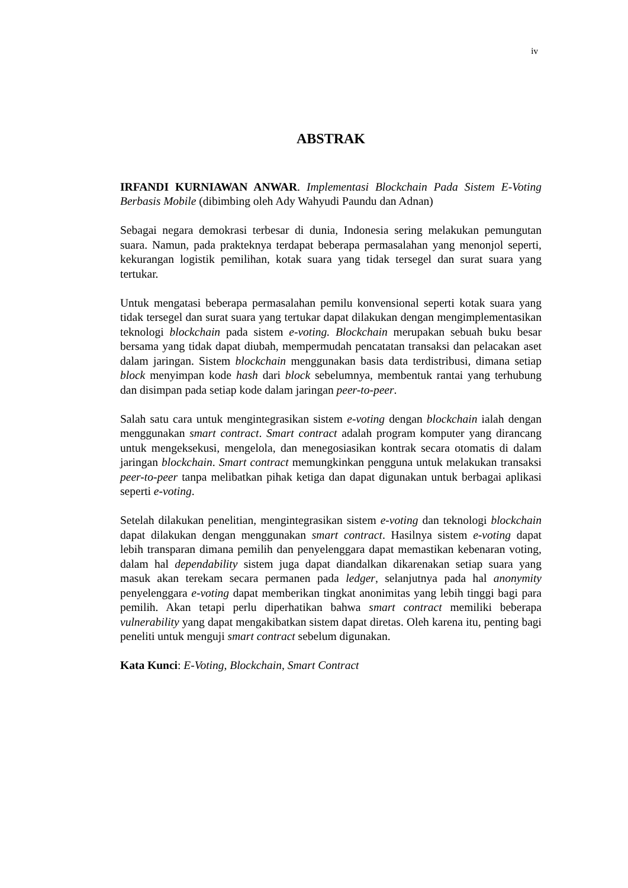iv
ABSTRAK
IRFANDI KURNIAWAN ANWAR. Implementasi Blockchain Pada Sistem E-Voting Berbasis Mobile (dibimbing oleh Ady Wahyudi Paundu dan Adnan)
Sebagai negara demokrasi terbesar di dunia, Indonesia sering melakukan pemungutan suara. Namun, pada prakteknya terdapat beberapa permasalahan yang menonjol seperti, kekurangan logistik pemilihan, kotak suara yang tidak tersegel dan surat suara yang tertukar.
Untuk mengatasi beberapa permasalahan pemilu konvensional seperti kotak suara yang tidak tersegel dan surat suara yang tertukar dapat dilakukan dengan mengimplementasikan teknologi blockchain pada sistem e-voting. Blockchain merupakan sebuah buku besar bersama yang tidak dapat diubah, mempermudah pencatatan transaksi dan pelacakan aset dalam jaringan. Sistem blockchain menggunakan basis data terdistribusi, dimana setiap block menyimpan kode hash dari block sebelumnya, membentuk rantai yang terhubung dan disimpan pada setiap kode dalam jaringan peer-to-peer.
Salah satu cara untuk mengintegrasikan sistem e-voting dengan blockchain ialah dengan menggunakan smart contract. Smart contract adalah program komputer yang dirancang untuk mengeksekusi, mengelola, dan menegosiasikan kontrak secara otomatis di dalam jaringan blockchain. Smart contract memungkinkan pengguna untuk melakukan transaksi peer-to-peer tanpa melibatkan pihak ketiga dan dapat digunakan untuk berbagai aplikasi seperti e-voting.
Setelah dilakukan penelitian, mengintegrasikan sistem e-voting dan teknologi blockchain dapat dilakukan dengan menggunakan smart contract. Hasilnya sistem e-voting dapat lebih transparan dimana pemilih dan penyelenggara dapat memastikan kebenaran voting, dalam hal dependability sistem juga dapat diandalkan dikarenakan setiap suara yang masuk akan terekam secara permanen pada ledger, selanjutnya pada hal anonymity penyelenggara e-voting dapat memberikan tingkat anonimitas yang lebih tinggi bagi para pemilih. Akan tetapi perlu diperhatikan bahwa smart contract memiliki beberapa vulnerability yang dapat mengakibatkan sistem dapat diretas. Oleh karena itu, penting bagi peneliti untuk menguji smart contract sebelum digunakan.
Kata Kunci: E-Voting, Blockchain, Smart Contract